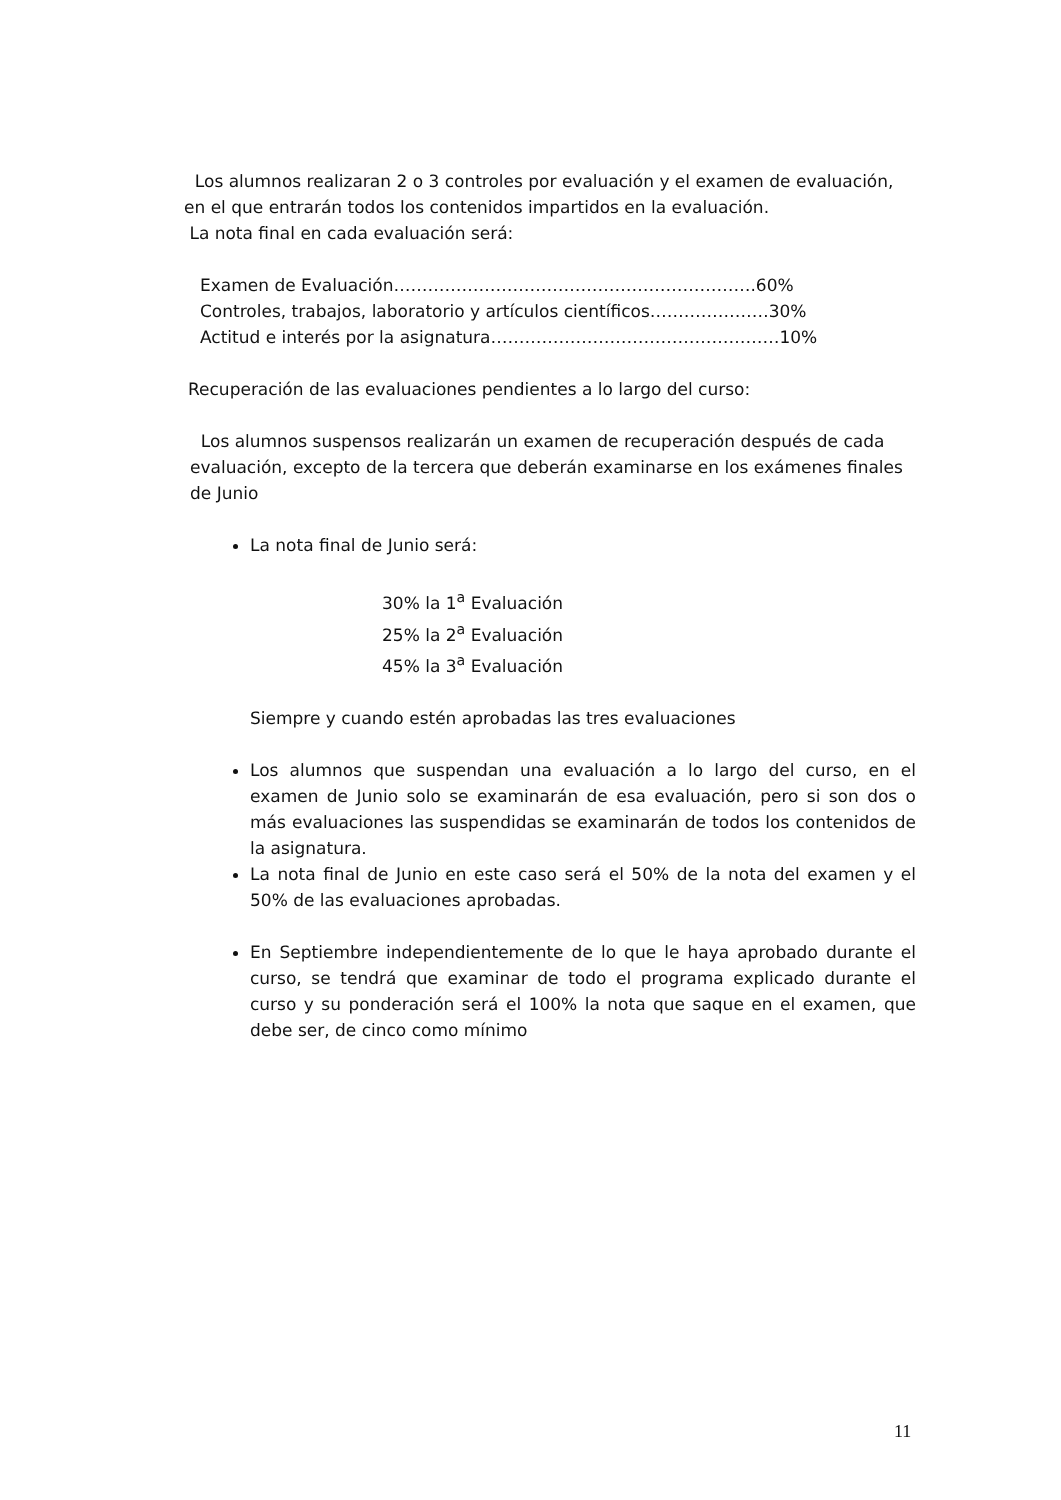Los alumnos realizaran 2 o 3 controles por evaluación y el examen de evaluación, en el que entrarán todos los contenidos impartidos en la evaluación.
La nota final en cada evaluación será:
Examen de Evaluación……………………………………………………….60%
Controles, trabajos, laboratorio y artículos científicos…………………30%
Actitud e interés por la asignatura……………………………………………10%
Recuperación de las evaluaciones pendientes a lo largo del curso:
Los alumnos suspensos realizarán un examen de recuperación después de cada evaluación, excepto de la tercera que deberán examinarse en los exámenes finales de Junio
La nota final de Junio será:
30% la 1<sup>a</sup> Evaluación
25% la 2<sup>a</sup> Evaluación
45% la 3<sup>a</sup> Evaluación
Siempre y cuando estén aprobadas las tres evaluaciones
Los alumnos que suspendan una evaluación a lo largo del curso, en el examen de Junio solo se examinarán de esa evaluación, pero si son dos o más evaluaciones las suspendidas se examinarán de todos los contenidos de la asignatura.
La nota final de Junio en este caso será el 50% de la nota del examen y el 50% de las evaluaciones aprobadas.
En Septiembre independientemente de lo que le haya aprobado durante el curso, se tendrá que examinar de todo el programa explicado durante el curso y su ponderación será el 100% la nota que saque en el examen, que debe ser, de cinco como mínimo
11